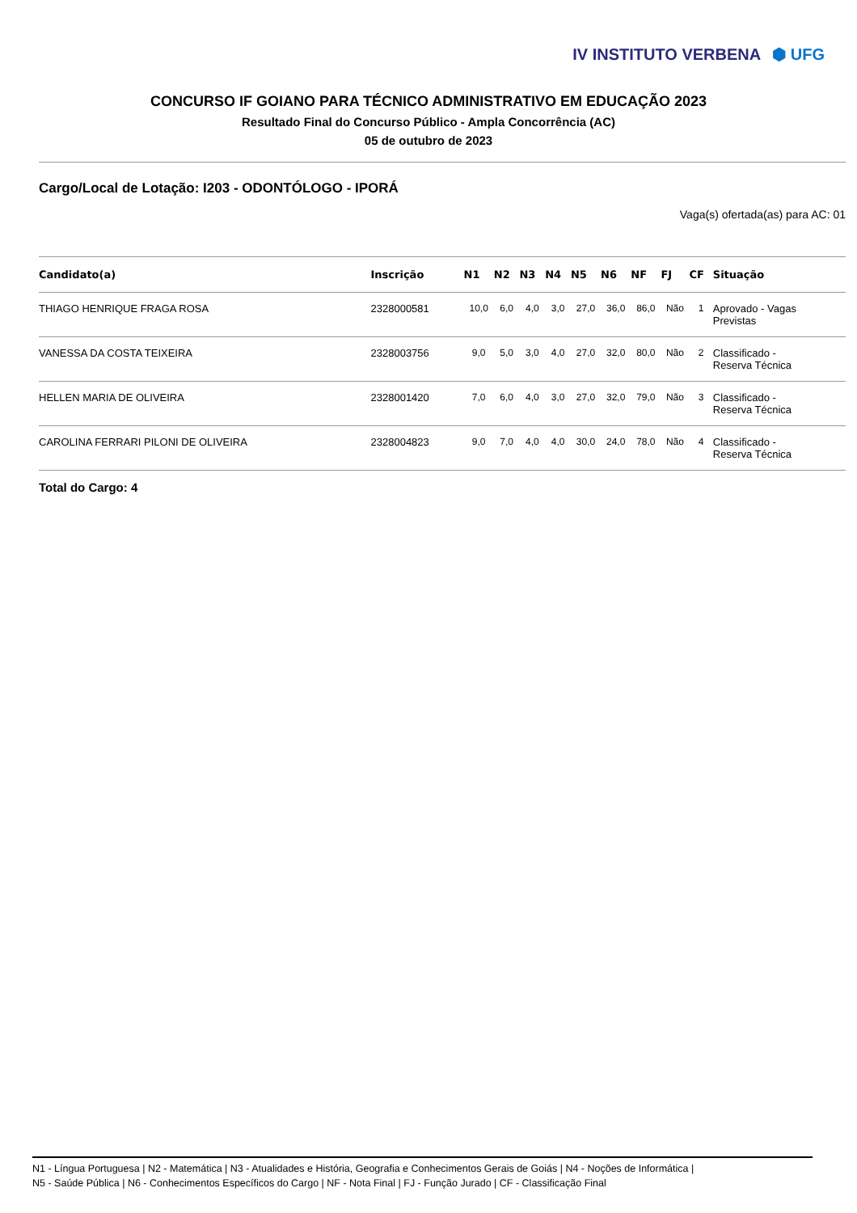IV INSTITUTO VERBENA ⬢ UFG
CONCURSO IF GOIANO PARA TÉCNICO ADMINISTRATIVO EM EDUCAÇÃO 2023
Resultado Final do Concurso Público - Ampla Concorrência (AC)
05 de outubro de 2023
Cargo/Local de Lotação: I203 - ODONTÓLOGO - IPORÁ
Vaga(s) ofertada(as) para AC: 01
| Candidato(a) | Inscrição | N1 | N2 | N3 | N4 | N5 | N6 | NF | FJ | CF | Situação |
| --- | --- | --- | --- | --- | --- | --- | --- | --- | --- | --- | --- |
| THIAGO HENRIQUE FRAGA ROSA | 2328000581 | 10,0 | 6,0 | 4,0 | 3,0 | 27,0 | 36,0 | 86,0 | Não | 1 | Aprovado - Vagas Previstas |
| VANESSA DA COSTA TEIXEIRA | 2328003756 | 9,0 | 5,0 | 3,0 | 4,0 | 27,0 | 32,0 | 80,0 | Não | 2 | Classificado - Reserva Técnica |
| HELLEN MARIA DE OLIVEIRA | 2328001420 | 7,0 | 6,0 | 4,0 | 3,0 | 27,0 | 32,0 | 79,0 | Não | 3 | Classificado - Reserva Técnica |
| CAROLINA FERRARI PILONI DE OLIVEIRA | 2328004823 | 9,0 | 7,0 | 4,0 | 4,0 | 30,0 | 24,0 | 78,0 | Não | 4 | Classificado - Reserva Técnica |
Total do Cargo: 4
N1 - Língua Portuguesa | N2 - Matemática | N3 - Atualidades e História, Geografia e Conhecimentos Gerais de Goiás | N4 - Noções de Informática |
N5 - Saúde Pública | N6 - Conhecimentos Específicos do Cargo | NF - Nota Final | FJ - Função Jurado | CF - Classificação Final